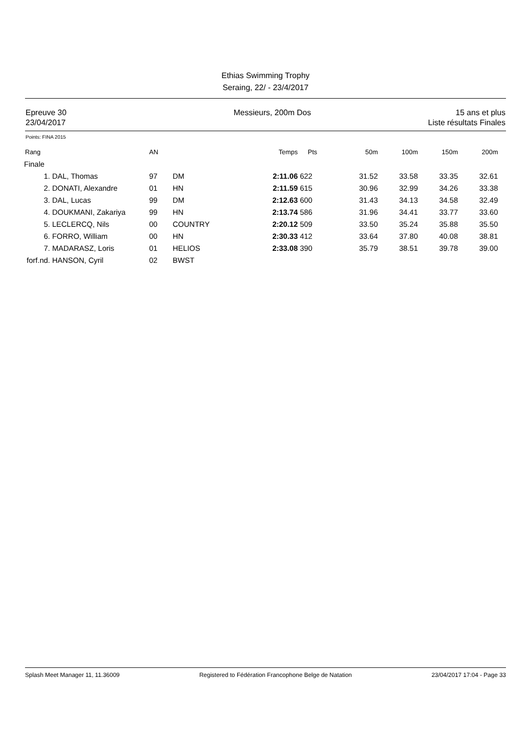Ethias Swimming Trophy
Seraing, 22/ - 23/4/2017
Epreuve 30
23/04/2017
Messieurs, 200m Dos 15 ans et plus
Liste résultats Finales
Points: FINA 2015
| Rang | | AN | | Temps | Pts | 50m | 100m | 150m | 200m |
| --- | --- | --- | --- | --- | --- | --- | --- | --- | --- |
| Finale | | | | | | | | | |
| 1. | DAL, Thomas | 97 | DM | 2:11.06 | 622 | 31.52 | 33.58 | 33.35 | 32.61 |
| 2. | DONATI, Alexandre | 01 | HN | 2:11.59 | 615 | 30.96 | 32.99 | 34.26 | 33.38 |
| 3. | DAL, Lucas | 99 | DM | 2:12.63 | 600 | 31.43 | 34.13 | 34.58 | 32.49 |
| 4. | DOUKMANI, Zakariya | 99 | HN | 2:13.74 | 586 | 31.96 | 34.41 | 33.77 | 33.60 |
| 5. | LECLERCQ, Nils | 00 | COUNTRY | 2:20.12 | 509 | 33.50 | 35.24 | 35.88 | 35.50 |
| 6. | FORRO, William | 00 | HN | 2:30.33 | 412 | 33.64 | 37.80 | 40.08 | 38.81 |
| 7. | MADARASZ, Loris | 01 | HELIOS | 2:33.08 | 390 | 35.79 | 38.51 | 39.78 | 39.00 |
| forf.nd. | HANSON, Cyril | 02 | BWST | | | | | | |
Splash Meet Manager 11, 11.36009 Registered to Fédération Francophone Belge de Natation 23/04/2017 17:04 - Page 33